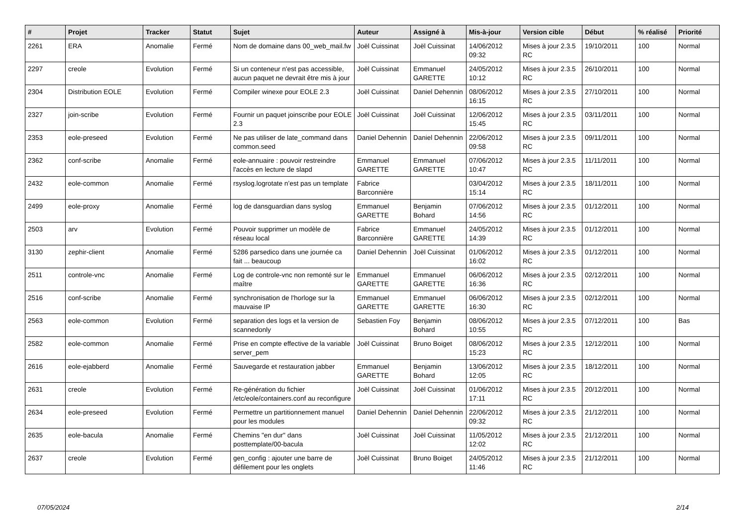| # | Projet | Tracker | Statut | Sujet | Auteur | Assigné à | Mis-à-jour | Version cible | Début | % réalisé | Priorité |
| --- | --- | --- | --- | --- | --- | --- | --- | --- | --- | --- | --- |
| 2261 | ERA | Anomalie | Fermé | Nom de domaine dans 00_web_mail.fw | Joël Cuissinat | Joël Cuissinat | 14/06/2012 09:32 | Mises à jour 2.3.5 RC | 19/10/2011 | 100 | Normal |
| 2297 | creole | Evolution | Fermé | Si un conteneur n'est pas accessible, aucun paquet ne devrait être mis à jour | Joël Cuissinat | Emmanuel GARETTE | 24/05/2012 10:12 | Mises à jour 2.3.5 RC | 26/10/2011 | 100 | Normal |
| 2304 | Distribution EOLE | Evolution | Fermé | Compiler winexe pour EOLE 2.3 | Joël Cuissinat | Daniel Dehennin | 08/06/2012 16:15 | Mises à jour 2.3.5 RC | 27/10/2011 | 100 | Normal |
| 2327 | join-scribe | Evolution | Fermé | Fournir un paquet joinscribe pour EOLE 2.3 | Joël Cuissinat | Joël Cuissinat | 12/06/2012 15:45 | Mises à jour 2.3.5 RC | 03/11/2011 | 100 | Normal |
| 2353 | eole-preseed | Evolution | Fermé | Ne pas utiliser de late_command dans common.seed | Daniel Dehennin | Daniel Dehennin | 22/06/2012 09:58 | Mises à jour 2.3.5 RC | 09/11/2011 | 100 | Normal |
| 2362 | conf-scribe | Anomalie | Fermé | eole-annuaire : pouvoir restreindre l'accès en lecture de slapd | Emmanuel GARETTE | Emmanuel GARETTE | 07/06/2012 10:47 | Mises à jour 2.3.5 RC | 11/11/2011 | 100 | Normal |
| 2432 | eole-common | Anomalie | Fermé | rsyslog.logrotate n’est pas un template | Fabrice Barconnière | | 03/04/2012 15:14 | Mises à jour 2.3.5 RC | 18/11/2011 | 100 | Normal |
| 2499 | eole-proxy | Anomalie | Fermé | log de dansguardian dans syslog | Emmanuel GARETTE | Benjamin Bohard | 07/06/2012 14:56 | Mises à jour 2.3.5 RC | 01/12/2011 | 100 | Normal |
| 2503 | arv | Evolution | Fermé | Pouvoir supprimer un modèle de réseau local | Fabrice Barconnière | Emmanuel GARETTE | 24/05/2012 14:39 | Mises à jour 2.3.5 RC | 01/12/2011 | 100 | Normal |
| 3130 | zephir-client | Anomalie | Fermé | 5286 parsedico dans une journée ca fait ... beaucoup | Daniel Dehennin | Joël Cuissinat | 01/06/2012 16:02 | Mises à jour 2.3.5 RC | 01/12/2011 | 100 | Normal |
| 2511 | controle-vnc | Anomalie | Fermé | Log de controle-vnc non remonté sur le maître | Emmanuel GARETTE | Emmanuel GARETTE | 06/06/2012 16:36 | Mises à jour 2.3.5 RC | 02/12/2011 | 100 | Normal |
| 2516 | conf-scribe | Anomalie | Fermé | synchronisation de l'horloge sur la mauvaise IP | Emmanuel GARETTE | Emmanuel GARETTE | 06/06/2012 16:30 | Mises à jour 2.3.5 RC | 02/12/2011 | 100 | Normal |
| 2563 | eole-common | Evolution | Fermé | separation des logs et la version de scannedonly | Sebastien Foy | Benjamin Bohard | 08/06/2012 10:55 | Mises à jour 2.3.5 RC | 07/12/2011 | 100 | Bas |
| 2582 | eole-common | Anomalie | Fermé | Prise en compte effective de la variable server_pem | Joël Cuissinat | Bruno Boiget | 08/06/2012 15:23 | Mises à jour 2.3.5 RC | 12/12/2011 | 100 | Normal |
| 2616 | eole-ejabberd | Anomalie | Fermé | Sauvegarde et restauration jabber | Emmanuel GARETTE | Benjamin Bohard | 13/06/2012 12:05 | Mises à jour 2.3.5 RC | 18/12/2011 | 100 | Normal |
| 2631 | creole | Evolution | Fermé | Re-génération du fichier /etc/eole/containers.conf au reconfigure | Joël Cuissinat | Joël Cuissinat | 01/06/2012 17:11 | Mises à jour 2.3.5 RC | 20/12/2011 | 100 | Normal |
| 2634 | eole-preseed | Evolution | Fermé | Permettre un partitionnement manuel pour les modules | Daniel Dehennin | Daniel Dehennin | 22/06/2012 09:32 | Mises à jour 2.3.5 RC | 21/12/2011 | 100 | Normal |
| 2635 | eole-bacula | Anomalie | Fermé | Chemins "en dur" dans posttemplate/00-bacula | Joël Cuissinat | Joël Cuissinat | 11/05/2012 12:02 | Mises à jour 2.3.5 RC | 21/12/2011 | 100 | Normal |
| 2637 | creole | Evolution | Fermé | gen_config : ajouter une barre de défilement pour les onglets | Joël Cuissinat | Bruno Boiget | 24/05/2012 11:46 | Mises à jour 2.3.5 RC | 21/12/2011 | 100 | Normal |
07/05/2024 2/14